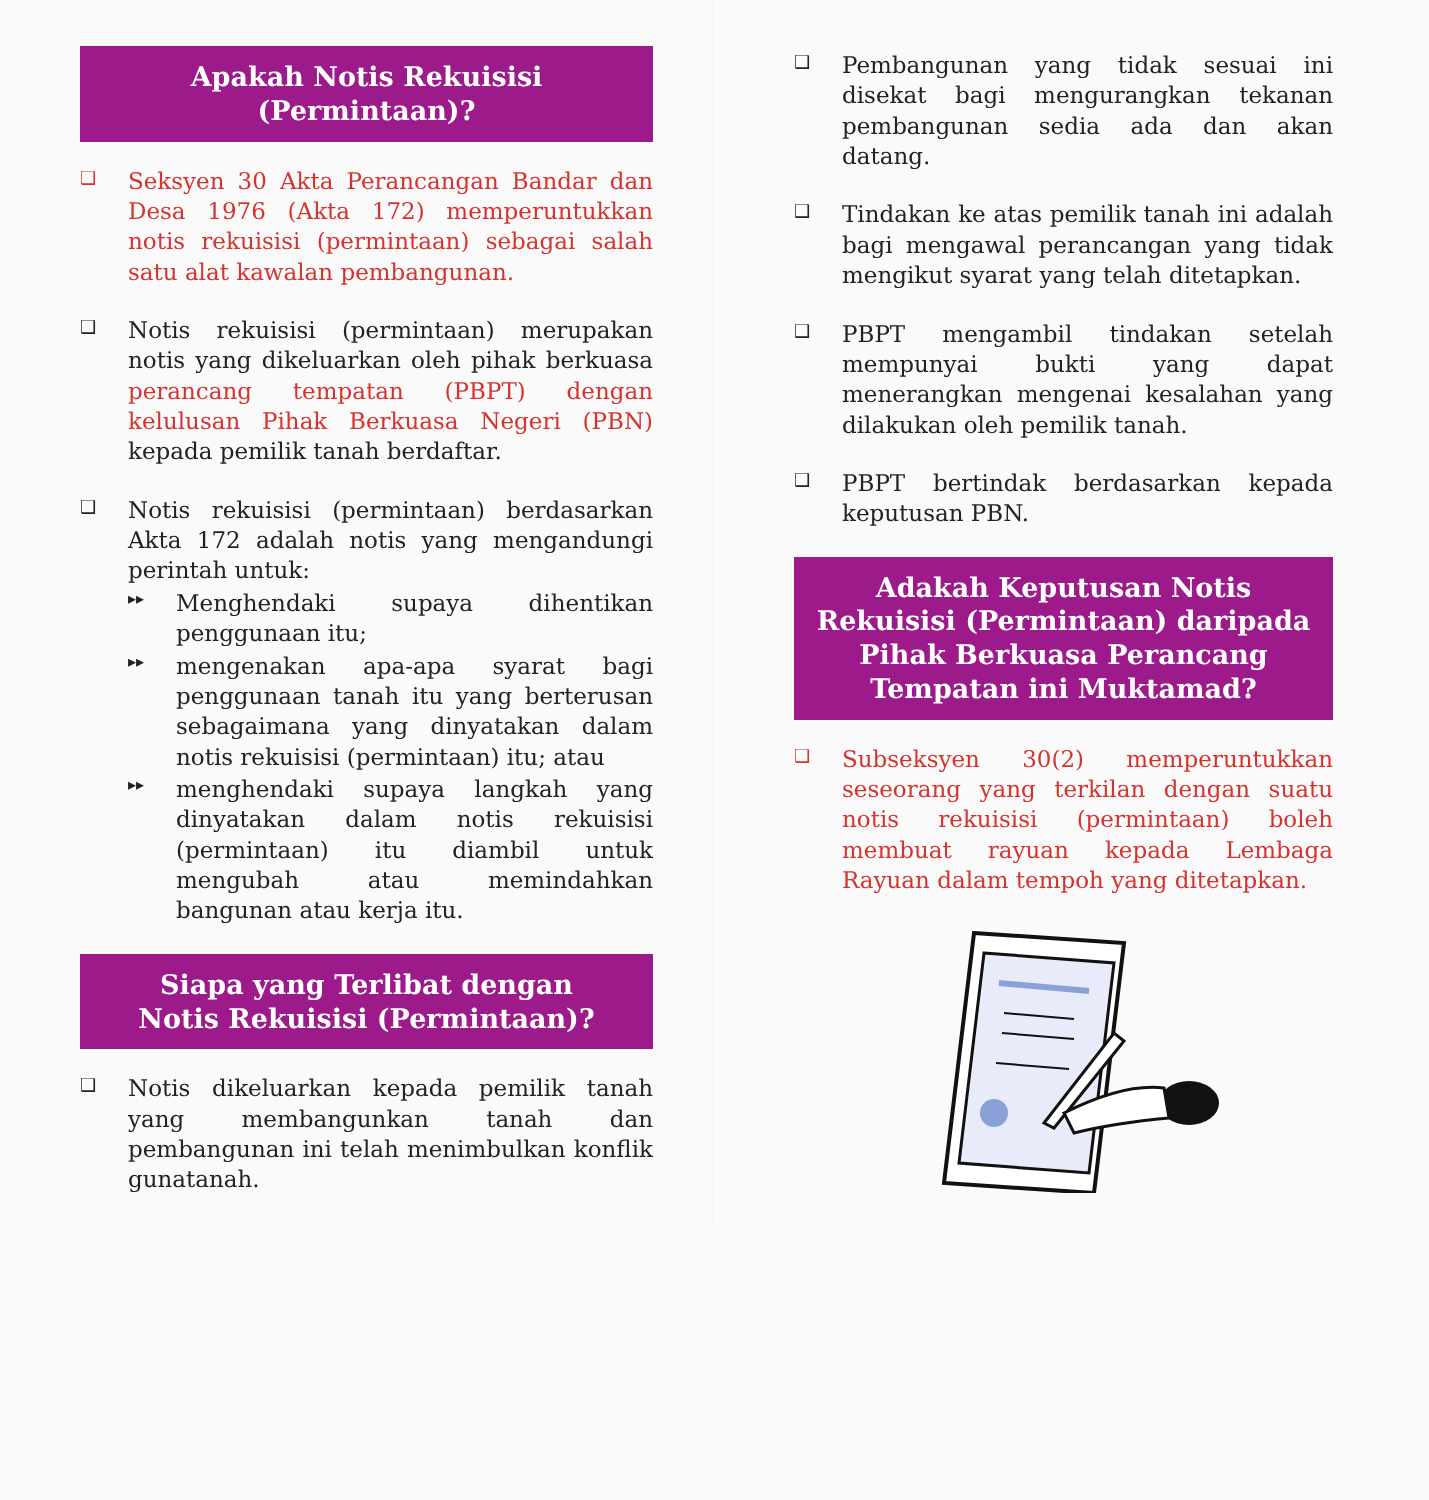Apakah Notis Rekuisisi
(Permintaan)?
❑
Seksyen 30 Akta Perancangan Bandar dan Desa 1976 (Akta 172) memperuntukkan notis rekuisisi (permintaan) sebagai salah satu alat kawalan pembangunan.
❑
Notis rekuisisi (permintaan) merupakan notis yang dikeluarkan oleh pihak berkuasa perancang tempatan (PBPT) dengan kelulusan Pihak Berkuasa Negeri (PBN) kepada pemilik tanah berdaftar.
❑
Notis rekuisisi (permintaan) berdasarkan Akta 172 adalah notis yang mengandungi perintah untuk:
▸▸
Menghendaki supaya dihentikan penggunaan itu;
▸▸
mengenakan apa-apa syarat bagi penggunaan tanah itu yang berterusan sebagaimana yang dinyatakan dalam notis rekuisisi (permintaan) itu; atau
▸▸
menghendaki supaya langkah yang dinyatakan dalam notis rekuisisi (permintaan) itu diambil untuk mengubah atau memindahkan bangunan atau kerja itu.
Siapa yang Terlibat dengan
Notis Rekuisisi (Permintaan)?
❑
Notis dikeluarkan kepada pemilik tanah yang membangunkan tanah dan pembangunan ini telah menimbulkan konflik gunatanah.
❑
Pembangunan yang tidak sesuai ini disekat bagi mengurangkan tekanan pembangunan sedia ada dan akan datang.
❑
Tindakan ke atas pemilik tanah ini adalah bagi mengawal perancangan yang tidak mengikut syarat yang telah ditetapkan.
❑
PBPT mengambil tindakan setelah mempunyai bukti yang dapat menerangkan mengenai kesalahan yang dilakukan oleh pemilik tanah.
❑
PBPT bertindak berdasarkan kepada keputusan PBN.
Adakah Keputusan Notis Rekuisisi (Permintaan) daripada Pihak Berkuasa Perancang Tempatan ini Muktamad?
❑
Subseksyen 30(2) memperuntukkan seseorang yang terkilan dengan suatu notis rekuisisi (permintaan) boleh membuat rayuan kepada Lembaga Rayuan dalam tempoh yang ditetapkan.